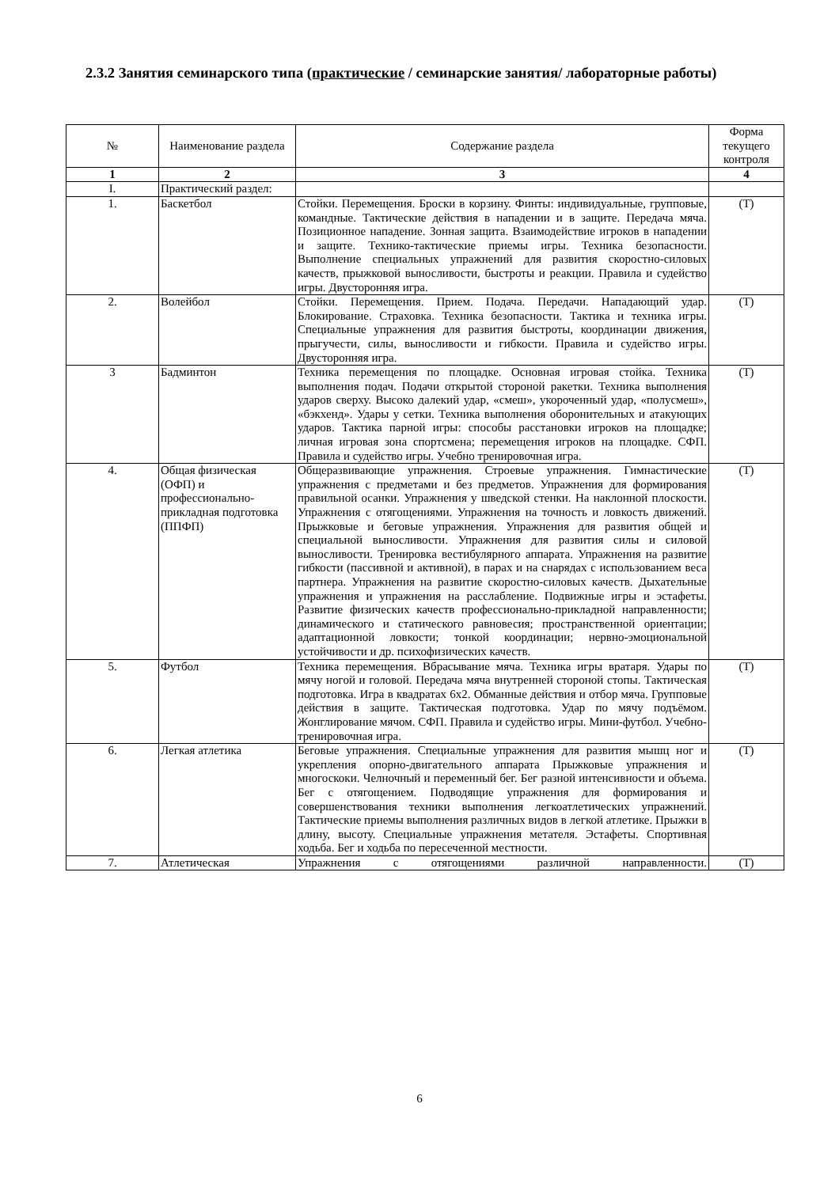2.3.2 Занятия семинарского типа (практические / семинарские занятия/ лабораторные работы)
| № | Наименование раздела | Содержание раздела | Форма текущего контроля |
| --- | --- | --- | --- |
| 1 | 2 | 3 | 4 |
| I. | Практический раздел: | | |
| 1. | Баскетбол | Стойки. Перемещения. Броски в корзину. Финты: индивидуальные, групповые, командные. Тактические действия в нападении и в защите. Передача мяча. Позиционное нападение. Зонная защита. Взаимодействие игроков в нападении и защите. Технико-тактические приемы игры. Техника безопасности. Выполнение специальных упражнений для развития скоростно-силовых качеств, прыжковой выносливости, быстроты и реакции. Правила и судейство игры. Двусторонняя игра. | (Т) |
| 2. | Волейбол | Стойки. Перемещения. Прием. Подача. Передачи. Нападающий удар. Блокирование. Страховка. Техника безопасности. Тактика и техника игры. Специальные упражнения для развития быстроты, координации движения, прыгучести, силы, выносливости и гибкости. Правила и судейство игры. Двусторонняя игра. | (Т) |
| 3 | Бадминтон | Техника перемещения по площадке. Основная игровая стойка. Техника выполнения подач. Подачи открытой стороной ракетки. Техника выполнения ударов сверху. Высоко далекий удар, «смеш», укороченный удар, «полусмеш», «бэкхенд». Удары у сетки. Техника выполнения оборонительных и атакующих ударов. Тактика парной игры: способы расстановки игроков на площадке; личная игровая зона спортсмена; перемещения игроков на площадке. СФП. Правила и судейство игры. Учебно тренировочная игра. | (Т) |
| 4. | Общая физическая (ОФП) и профессионально-прикладная подготовка (ППФП) | Общеразвивающие упражнения. Строевые упражнения. Гимнастические упражнения с предметами и без предметов. Упражнения для формирования правильной осанки. Упражнения у шведской стенки. На наклонной плоскости. Упражнения с отягощениями. Упражнения на точность и ловкость движений. Прыжковые и беговые упражнения. Упражнения для развития общей и специальной выносливости. Упражнения для развития силы и силовой выносливости. Тренировка вестибулярного аппарата. Упражнения на развитие гибкости (пассивной и активной), в парах и на снарядах с использованием веса партнера. Упражнения на развитие скоростно-силовых качеств. Дыхательные упражнения и упражнения на расслабление. Подвижные игры и эстафеты. Развитие физических качеств профессионально-прикладной направленности; динамического и статического равновесия; пространственной ориентации; адаптационной ловкости; тонкой координации; нервно-эмоциональной устойчивости и др. психофизических качеств. | (Т) |
| 5. | Футбол | Техника перемещения. Вбрасывание мяча. Техника игры вратаря. Удары по мячу ногой и головой. Передача мяча внутренней стороной стопы. Тактическая подготовка. Игра в квадратах 6х2. Обманные действия и отбор мяча. Групповые действия в защите. Тактическая подготовка. Удар по мячу подъёмом. Жонглирование мячом. СФП. Правила и судейство игры. Мини-футбол. Учебно-тренировочная игра. | (Т) |
| 6. | Легкая атлетика | Беговые упражнения. Специальные упражнения для развития мышц ног и укрепления опорно-двигательного аппарата Прыжковые упражнения и многоскоки. Челночный и переменный бег. Бег разной интенсивности и объема. Бег с отягощением. Подводящие упражнения для формирования и совершенствования техники выполнения легкоатлетических упражнений. Тактические приемы выполнения различных видов в легкой атлетике. Прыжки в длину, высоту. Специальные упражнения метателя. Эстафеты. Спортивная ходьба. Бег и ходьба по пересеченной местности. | (Т) |
| 7. | Атлетическая | Упражнения с отягощениями различной направленности. | (Т) |
6